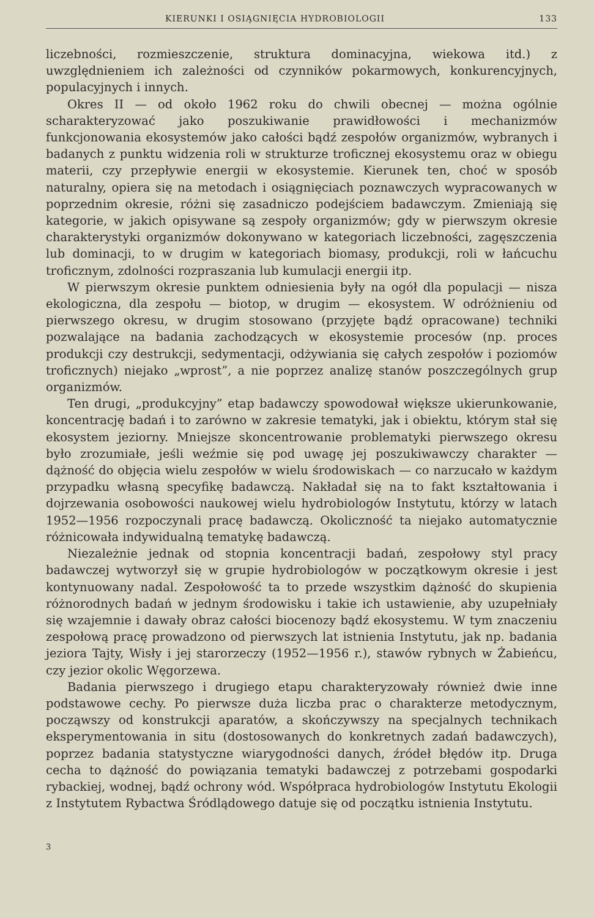KIERUNKI I OSIĄGNIĘCIA HYDROBIOLOGII 133
liczebności, rozmieszczenie, struktura dominacyjna, wiekowa itd.) z uwzględnieniem ich zależności od czynników pokarmowych, konkurencyjnych, populacyjnych i innych.
Okres II — od około 1962 roku do chwili obecnej — można ogólnie scharakteryzować jako poszukiwanie prawidłowości i mechanizmów funkcjonowania ekosystemów jako całości bądź zespołów organizmów, wybranych i badanych z punktu widzenia roli w strukturze troficznej ekosystemu oraz w obiegu materii, czy przepływie energii w ekosystemie. Kierunek ten, choć w sposób naturalny, opiera się na metodach i osiągnięciach poznawczych wypracowanych w poprzednim okresie, różni się zasadniczo podejściem badawczym. Zmieniają się kategorie, w jakich opisywane są zespoły organizmów; gdy w pierwszym okresie charakterystyki organizmów dokonywano w kategoriach liczebności, zagęszczenia lub dominacji, to w drugim w kategoriach biomasy, produkcji, roli w łańcuchu troficznym, zdolności rozpraszania lub kumulacji energii itp.
W pierwszym okresie punktem odniesienia były na ogół dla populacji — nisza ekologiczna, dla zespołu — biotop, w drugim — ekosystem. W odróżnieniu od pierwszego okresu, w drugim stosowano (przyjęte bądź opracowane) techniki pozwalające na badania zachodzących w ekosystemie procesów (np. proces produkcji czy destrukcji, sedymentacji, odżywiania się całych zespołów i poziomów troficznych) niejako „wprost”, a nie poprzez analizę stanów poszczególnych grup organizmów.
Ten drugi, „produkcyjny” etap badawczy spowodował większe ukierunkowanie, koncentrację badań i to zarówno w zakresie tematyki, jak i obiektu, którym stał się ekosystem jeziorny. Mniejsze skoncentrowanie problematyki pierwszego okresu było zrozumiałe, jeśli weźmie się pod uwagę jej poszukiwawczy charakter — dążność do objęcia wielu zespołów w wielu środowiskach — co narzucało w każdym przypadku własną specyfikę badawczą. Nakładał się na to fakt kształtowania i dojrzewania osobowości naukowej wielu hydrobiologów Instytutu, którzy w latach 1952—1956 rozpoczynali pracę badawczą. Okoliczność ta niejako automatycznie różnicowała indywidualną tematykę badawczą.
Niezależnie jednak od stopnia koncentracji badań, zespołowy styl pracy badawczej wytworzył się w grupie hydrobiologów w początkowym okresie i jest kontynuowany nadal. Zespołowość ta to przede wszystkim dążność do skupienia różnorodnych badań w jednym środowisku i takie ich ustawienie, aby uzupełniały się wzajemnie i dawały obraz całości biocenozy bądź ekosystemu. W tym znaczeniu zespołową pracę prowadzono od pierwszych lat istnienia Instytutu, jak np. badania jeziora Tajty, Wisły i jej starorzeczy (1952—1956 r.), stawów rybnych w Żabieńcu, czy jezior okolic Węgorzewa.
Badania pierwszego i drugiego etapu charakteryzowały również dwie inne podstawowe cechy. Po pierwsze duża liczba prac o charakterze metodycznym, począwszy od konstrukcji aparatów, a skończywszy na specjalnych technikach eksperymentowania in situ (dostosowanych do konkretnych zadań badawczych), poprzez badania statystyczne wiarygodności danych, źródeł błędów itp. Druga cecha to dążność do powiązania tematyki badawczej z potrzebami gospodarki rybackiej, wodnej, bądź ochrony wód. Współpraca hydrobiologów Instytutu Ekologii z Instytutem Rybactwa Śródlądowego datuje się od początku istnienia Instytutu.
3